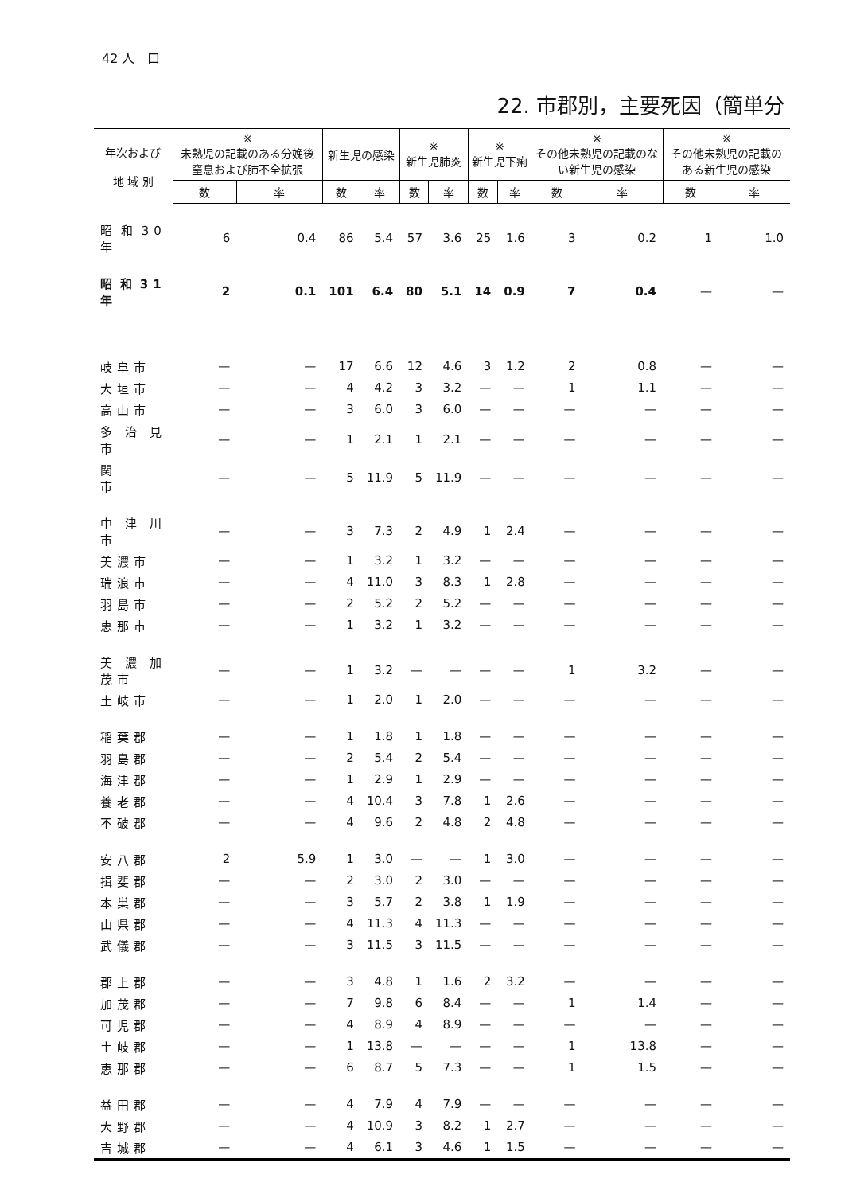42 人　口
22. 市郡別，主要死因（簡単分
| 年次および 地 域 別 | ※ 未熟児の記載のある分娩後窒息および肺不全拡張 | | 新生児の感染 | | ※ 新生児肺炎 | | ※ 新生児下痢 | | ※ その他未熟児の記載のない新生児の感染 | | ※ その他未熟児の記載のある新生児の感染 | |
| --- | --- | --- | --- | --- | --- | --- | --- | --- | --- | --- | --- | --- |
| | 数 | 率 | 数 | 率 | 数 | 率 | 数 | 率 | 数 | 率 | 数 | 率 |
| 昭和30年 | 6 | 0.4 | 86 | 5.4 | 57 | 3.6 | 25 | 1.6 | 3 | 0.2 | 1 | 1.0 |
| 昭和31年 | 2 | 0.1 | 101 | 6.4 | 80 | 5.1 | 14 | 0.9 | 7 | 0.4 | — | — |
| 岐阜市 | — | — | 17 | 6.6 | 12 | 4.6 | 3 | 1.2 | 2 | 0.8 | — | — |
| 大垣市 | — | — | 4 | 4.2 | 3 | 3.2 | — | — | 1 | 1.1 | — | — |
| 高山市 | — | — | 3 | 6.0 | 3 | 6.0 | — | — | — | — | — | — |
| 多治見市 | — | — | 1 | 2.1 | 1 | 2.1 | — | — | — | — | — | — |
| 関 市 | — | — | 5 | 11.9 | 5 | 11.9 | — | — | — | — | — | — |
| 中津川市 | — | — | 3 | 7.3 | 2 | 4.9 | 1 | 2.4 | — | — | — | — |
| 美濃市 | — | — | 1 | 3.2 | 1 | 3.2 | — | — | — | — | — | — |
| 瑞浪市 | — | — | 4 | 11.0 | 3 | 8.3 | 1 | 2.8 | — | — | — | — |
| 羽島市 | — | — | 2 | 5.2 | 2 | 5.2 | — | — | — | — | — | — |
| 恵那市 | — | — | 1 | 3.2 | 1 | 3.2 | — | — | — | — | — | — |
| 美濃加茂市 | — | — | 1 | 3.2 | — | — | — | — | 1 | 3.2 | — | — |
| 土岐市 | — | — | 1 | 2.0 | 1 | 2.0 | — | — | — | — | — | — |
| 稲葉郡 | — | — | 1 | 1.8 | 1 | 1.8 | — | — | — | — | — | — |
| 羽島郡 | — | — | 2 | 5.4 | 2 | 5.4 | — | — | — | — | — | — |
| 海津郡 | — | — | 1 | 2.9 | 1 | 2.9 | — | — | — | — | — | — |
| 養老郡 | — | — | 4 | 10.4 | 3 | 7.8 | 1 | 2.6 | — | — | — | — |
| 不破郡 | — | — | 4 | 9.6 | 2 | 4.8 | 2 | 4.8 | — | — | — | — |
| 安八郡 | 2 | 5.9 | 1 | 3.0 | — | — | 1 | 3.0 | — | — | — | — |
| 揖斐郡 | — | — | 2 | 3.0 | 2 | 3.0 | — | — | — | — | — | — |
| 本巣郡 | — | — | 3 | 5.7 | 2 | 3.8 | 1 | 1.9 | — | — | — | — |
| 山県郡 | — | — | 4 | 11.3 | 4 | 11.3 | — | — | — | — | — | — |
| 武儀郡 | — | — | 3 | 11.5 | 3 | 11.5 | — | — | — | — | — | — |
| 郡上郡 | — | — | 3 | 4.8 | 1 | 1.6 | 2 | 3.2 | — | — | — | — |
| 加茂郡 | — | — | 7 | 9.8 | 6 | 8.4 | — | — | 1 | 1.4 | — | — |
| 可児郡 | — | — | 4 | 8.9 | 4 | 8.9 | — | — | — | — | — | — |
| 土岐郡 | — | — | 1 | 13.8 | — | — | — | — | 1 | 13.8 | — | — |
| 恵那郡 | — | — | 6 | 8.7 | 5 | 7.3 | — | — | 1 | 1.5 | — | — |
| 益田郡 | — | — | 4 | 7.9 | 4 | 7.9 | — | — | — | — | — | — |
| 大野郡 | — | — | 4 | 10.9 | 3 | 8.2 | 1 | 2.7 | — | — | — | — |
| 吉城郡 | — | — | 4 | 6.1 | 3 | 4.6 | 1 | 1.5 | — | — | — | — |